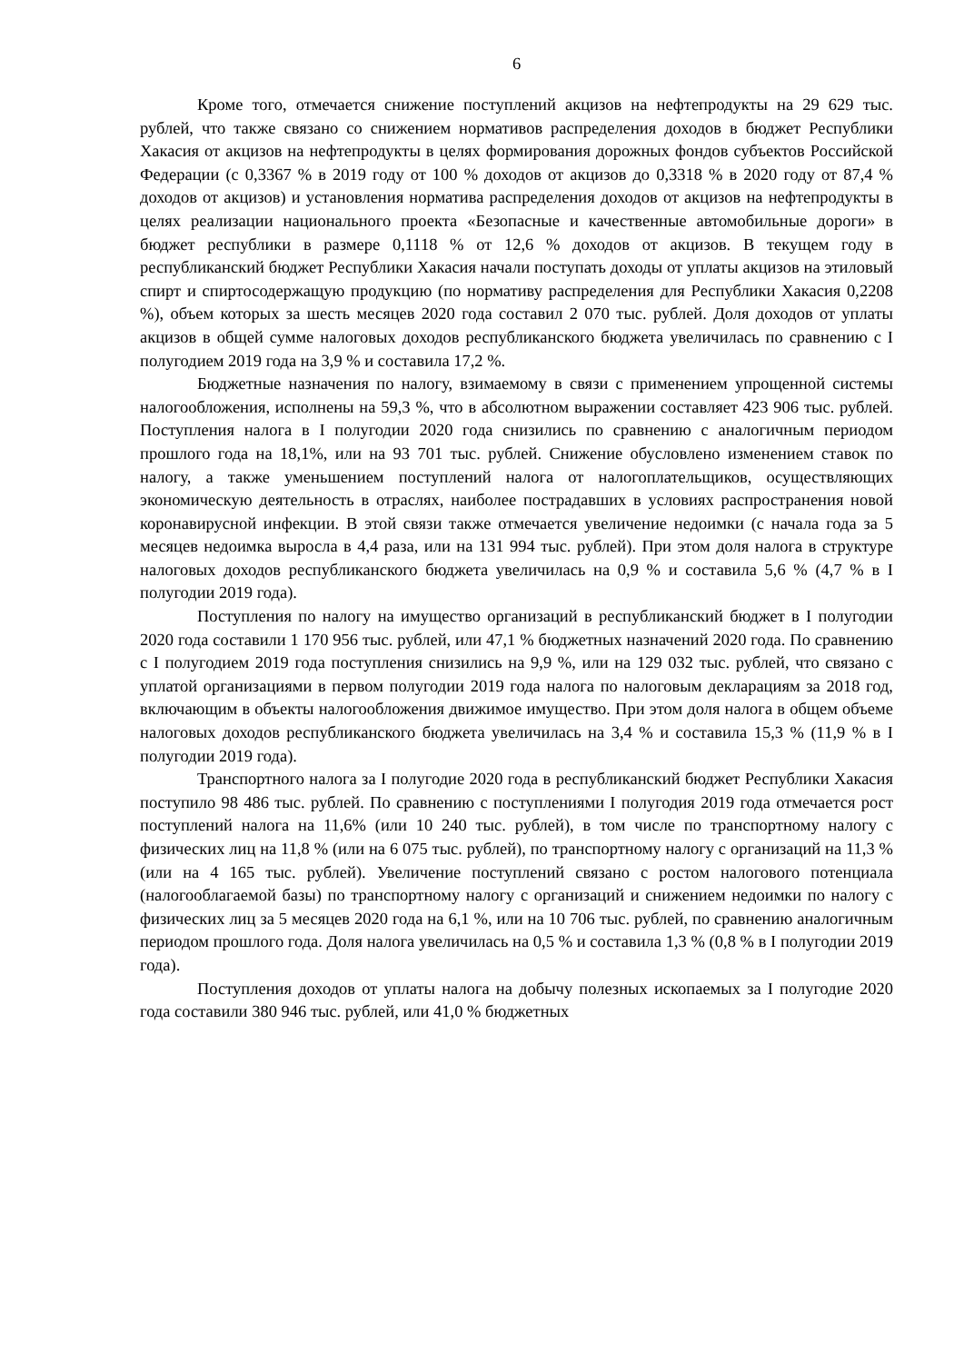6
Кроме того, отмечается снижение поступлений акцизов на нефтепродукты на 29 629 тыс. рублей, что также связано со снижением нормативов распределения доходов в бюджет Республики Хакасия от акцизов на нефтепродукты в целях формирования дорожных фондов субъектов Российской Федерации (с 0,3367 % в 2019 году от 100 % доходов от акцизов до 0,3318 % в 2020 году от 87,4 % доходов от акцизов) и установления норматива распределения доходов от акцизов на нефтепродукты в целях реализации национального проекта «Безопасные и качественные автомобильные дороги» в бюджет республики в размере 0,1118 % от 12,6 % доходов от акцизов. В текущем году в республиканский бюджет Республики Хакасия начали поступать доходы от уплаты акцизов на этиловый спирт и спиртосодержащую продукцию (по нормативу распределения для Республики Хакасия 0,2208 %), объем которых за шесть месяцев 2020 года составил 2 070 тыс. рублей. Доля доходов от уплаты акцизов в общей сумме налоговых доходов республиканского бюджета увеличилась по сравнению с I полугодием 2019 года на 3,9 % и составила 17,2 %.
Бюджетные назначения по налогу, взимаемому в связи с применением упрощенной системы налогообложения, исполнены на 59,3 %, что в абсолютном выражении составляет 423 906 тыс. рублей. Поступления налога в I полугодии 2020 года снизились по сравнению с аналогичным периодом прошлого года на 18,1%, или на 93 701 тыс. рублей. Снижение обусловлено изменением ставок по налогу, а также уменьшением поступлений налога от налогоплательщиков, осуществляющих экономическую деятельность в отраслях, наиболее пострадавших в условиях распространения новой коронавирусной инфекции. В этой связи также отмечается увеличение недоимки (с начала года за 5 месяцев недоимка выросла в 4,4 раза, или на 131 994 тыс. рублей). При этом доля налога в структуре налоговых доходов республиканского бюджета увеличилась на 0,9 % и составила 5,6 % (4,7 % в I полугодии 2019 года).
Поступления по налогу на имущество организаций в республиканский бюджет в I полугодии 2020 года составили 1 170 956 тыс. рублей, или 47,1 % бюджетных назначений 2020 года. По сравнению с I полугодием 2019 года поступления снизились на 9,9 %, или на 129 032 тыс. рублей, что связано с уплатой организациями в первом полугодии 2019 года налога по налоговым декларациям за 2018 год, включающим в объекты налогообложения движимое имущество. При этом доля налога в общем объеме налоговых доходов республиканского бюджета увеличилась на 3,4 % и составила 15,3 % (11,9 % в I полугодии 2019 года).
Транспортного налога за I полугодие 2020 года в республиканский бюджет Республики Хакасия поступило 98 486 тыс. рублей. По сравнению с поступлениями I полугодия 2019 года отмечается рост поступлений налога на 11,6% (или 10 240 тыс. рублей), в том числе по транспортному налогу с физических лиц на 11,8 % (или на 6 075 тыс. рублей), по транспортному налогу с организаций на 11,3 % (или на 4 165 тыс. рублей). Увеличение поступлений связано с ростом налогового потенциала (налогооблагаемой базы) по транспортному налогу с организаций и снижением недоимки по налогу с физических лиц за 5 месяцев 2020 года на 6,1 %, или на 10 706 тыс. рублей, по сравнению аналогичным периодом прошлого года. Доля налога увеличилась на 0,5 % и составила 1,3 % (0,8 % в I полугодии 2019 года).
Поступления доходов от уплаты налога на добычу полезных ископаемых за I полугодие 2020 года составили 380 946 тыс. рублей, или 41,0 % бюджетных